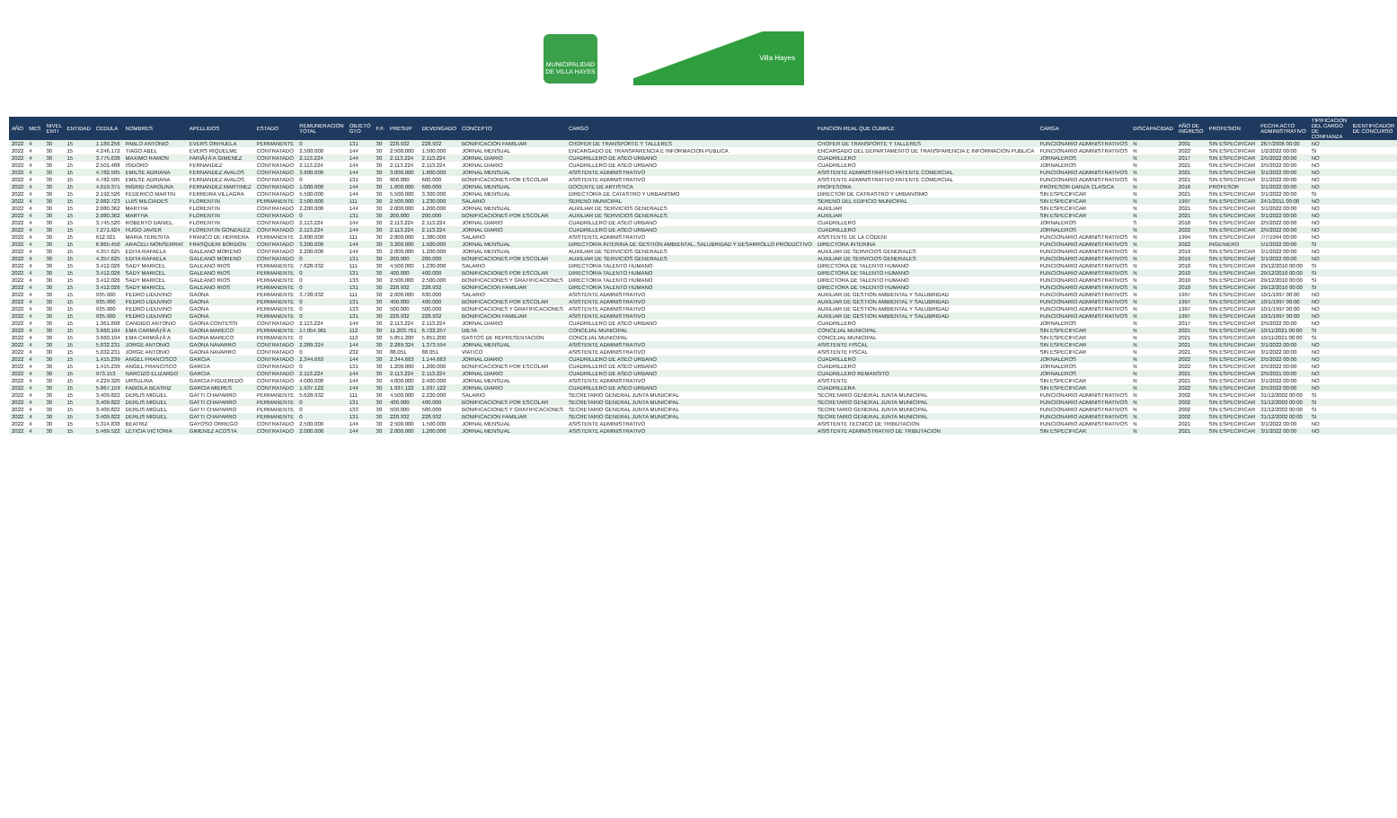MUNICIPALIDAD DE VILLA HAYES
Villa Hayes
| AÑO | MES | NIVEL ENTI | ENTIDAD | CEDULA | NOMBRES | APELLIDOS | ESTADO | REMUNERACION TOTAL | OBJETO GTO | F.F. | PRESUP | DEVENGADO | CONCEPTO | CARGO | FUNCION REAL QUE CUMPLE | CARGA | DISCAPACIDAD | AÑO DE INGRESO | PROFESION | FECHA ACTO ADMINISTRATIVO | TIPIFICACION DEL CARGO DE CONFIANZA | IDENTIFICADOR DE CONCURSO |
| --- | --- | --- | --- | --- | --- | --- | --- | --- | --- | --- | --- | --- | --- | --- | --- | --- | --- | --- | --- | --- | --- | --- |
| 2022 | 4 | 30 | 15 | 1.189.256 | PABLO ANTONIO | EVERS ORIHUELA | PERMANENTE | 0 | 131 | 30 | 228.932 | 228.932 | BONIFICACION FAMILIAR | CHOFER DE TRANSPORTE Y TALLERES | CHOFER DE TRANSPORTE Y TALLERES | FUNCIONARIO ADMINISTRATIVOS | N | 2001 | SIN ESPECIFICAR | 26/7/2006 00:00 | NO | |
| 2022 | 4 | 30 | 15 | 4.246.172 | TIAGO ABEL | EVERS RIQUELME | CONTRATADO | 2.500.000 | 144 | 30 | 2.500.000 | 1.500.000 | JORNAL MENSUAL | ENCARGADO DE TRANSPARENCIA E INFORMACION PUBLICA | ENCARGADO DEL DEPARTAMENTO DE TRANSPARENCIA E INFORMACION PUBLICA | FUNCIONARIO ADMINISTRATIVOS | N | 2022 | SIN ESPECIFICAR | 1/2/2022 00:00 | SI | |
| 2022 | 4 | 30 | 15 | 3.775.638 | MAXIMO RAMON | FARIÃƒÂ‘A GIMENEZ | CONTRATADO | 2.113.224 | 144 | 30 | 2.113.224 | 2.113.224 | JORNAL DIARIO | CUADRILLERO DE ASEO URBANO | CUADRILLERO | JORNALEROS | N | 2017 | SIN ESPECIFICAR | 2/5/2022 00:00 | NO | |
| 2022 | 4 | 30 | 15 | 2.501.488 | ISIDORO | FERNANDEZ | CONTRATADO | 2.113.224 | 144 | 30 | 2.113.224 | 2.113.224 | JORNAL DIARIO | CUADRILLERO DE ASEO URBANO | CUADRILLERO | JORNALEROS | N | 2021 | SIN ESPECIFICAR | 2/5/2022 00:00 | NO | |
| 2022 | 4 | 30 | 15 | 4.782.505 | EMILSE ADRIANA | FERNANDEZ AVALOS | CONTRATADO | 3.600.000 | 144 | 30 | 3.000.000 | 1.800.000 | JORNAL MENSUAL | ASISTENTE ADMINISTRATIVO | ASISTENTE ADMINISTRATIVO PATENTE COMERCIAL | FUNCIONARIO ADMINISTRATIVOS | N | 2021 | SIN ESPECIFICAR | 3/1/2022 00:00 | NO | |
| 2022 | 4 | 30 | 15 | 4.782.505 | EMILSE ADRIANA | FERNANDEZ AVALOS | CONTRATADO | 0 | 131 | 30 | 600.000 | 600.000 | BONIFICACIONES POR ESCOLAR | ASISTENTE ADMINISTRATIVO | ASISTENTE ADMINISTRATIVO PATENTE COMERCIAL | FUNCIONARIO ADMINISTRATIVOS | N | 2021 | SIN ESPECIFICAR | 3/1/2022 00:00 | NO | |
| 2022 | 4 | 30 | 15 | 4.019.371 | INGRID CAROLINA | FERNANDEZ MARTINEZ | CONTRATADO | 1.000.000 | 144 | 30 | 1.000.000 | 600.000 | JORNAL MENSUAL | DOCENTE DE ARTISTICA | PROFESORA | PROFESOR DANZA CLASICA | N | 2016 | PROFESOR | 3/1/2022 00:00 | NO | |
| 2022 | 4 | 30 | 15 | 2.192.526 | FEDERICO MARTIN | FERREIRA VILLAGRA | CONTRATADO | 5.500.000 | 144 | 30 | 5.500.000 | 3.300.000 | JORNAL MENSUAL | DIRECTOR/A DE CATASTRO Y URBANISMO | DIRECTOR DE CATRASTRO Y URBANISMO | SIN ESPECIFICAR | N | 2021 | SIN ESPECIFICAR | 3/1/2022 00:00 | SI | |
| 2022 | 4 | 30 | 15 | 2.082.723 | LUIS MILCIADES | FLORENTIN | PERMANENTE | 2.500.000 | 111 | 30 | 2.500.000 | 1.230.000 | SALARIO | SERENO MUNICIPAL | SERENO DEL EDIFICIO MUNICIPAL | SIN ESPECIFICAR | N | 1997 | SIN ESPECIFICAR | 24/1/2011 00:00 | NO | |
| 2022 | 4 | 30 | 15 | 2.080.362 | MARTHA | FLORENTIN | CONTRATADO | 2.200.000 | 144 | 30 | 2.000.000 | 1.200.000 | JORNAL MENSUAL | AUXILIAR DE SERVICIOS GENERALES | AUXILIAR | SIN ESPECIFICAR | N | 2021 | SIN ESPECIFICAR | 3/1/2022 00:00 | NO | |
| 2022 | 4 | 30 | 15 | 2.080.362 | MARTHA | FLORENTIN | CONTRATADO | 0 | 131 | 30 | 200.000 | 200.000 | BONIFICACIONES POR ESCOLAR | AUXILIAR DE SERVICIOS GENERALES | AUXILIAR | SIN ESPECIFICAR | N | 2021 | SIN ESPECIFICAR | 3/1/2022 00:00 | NO | |
| 2022 | 4 | 30 | 15 | 3.745.520 | ROBERTO DANIEL | FLORENTIN | CONTRATADO | 2.113.224 | 144 | 30 | 2.113.224 | 2.113.224 | JORNAL DIARIO | CUADRILLERO DE ASEO URBANO | CUADRILLERO | JORNALEROS | S | 2018 | SIN ESPECIFICAR | 2/5/2022 00:00 | NO | |
| 2022 | 4 | 30 | 15 | 7.271.924 | HUGO JAVIER | FLORENTIN GONZALEZ | CONTRATADO | 2.113.224 | 144 | 30 | 2.113.224 | 2.113.224 | JORNAL DIARIO | CUADRILLERO DE ASEO URBANO | CUADRILLERO | JORNALEROS | N | 2022 | SIN ESPECIFICAR | 2/5/2022 00:00 | NO | |
| 2022 | 4 | 30 | 15 | 612.921 | MARIA TERESITA | FRANCO DE HERRERA | PERMANENTE | 2.800.000 | 111 | 30 | 2.800.000 | 1.380.000 | SALARIO | ASISTENTE ADMINISTRATIVO | ASISTENTE DE LA CODENI | FUNCIONARIO ADMINISTRATIVOS | N | 1994 | SIN ESPECIFICAR | 7/7/1994 00:00 | NO | |
| 2022 | 4 | 30 | 15 | 6.865.450 | ARACELI MONSERRAT | FRASQUERI BORDON | CONTRATADO | 3.200.000 | 144 | 30 | 3.200.000 | 1.920.000 | JORNAL MENSUAL | DIRECTOR/A INTERINA DE GESTION AMBIENTAL, SALUBRIDAD Y DESARROLLO PRODUCTIVO | DIRECTORA INTERINA | FUNCIONARIO ADMINISTRATIVOS | N | 2022 | INGENIERO | 5/1/2022 00:00 | SI | |
| 2022 | 4 | 30 | 15 | 4.357.625 | EDITA RAFAELA | GALEANO MORENO | CONTRATADO | 2.200.000 | 144 | 30 | 2.000.000 | 1.200.000 | JORNAL MENSUAL | AUXILIAR DE SERVICIOS GENERALES | AUXILIAR DE SERVICIOS GENERALES | FUNCIONARIO ADMINISTRATIVOS | N | 2019 | SIN ESPECIFICAR | 3/1/2022 00:00 | NO | |
| 2022 | 4 | 30 | 15 | 4.357.625 | EDITA RAFAELA | GALEANO MORENO | CONTRATADO | 0 | 131 | 30 | 200.000 | 200.000 | BONIFICACIONES POR ESCOLAR | AUXILIAR DE SERVICIOS GENERALES | AUXILIAR DE SERVICIOS GENERALES | FUNCIONARIO ADMINISTRATIVOS | N | 2019 | SIN ESPECIFICAR | 3/1/2022 00:00 | NO | |
| 2022 | 4 | 30 | 15 | 3.412.026 | SADY MARICEL | GALEANO RIOS | PERMANENTE | 7.628.932 | 111 | 30 | 4.500.000 | 1.230.000 | SALARIO | DIRECTOR/A TALENTO HUMANO | DIRECTORA DE TALENTO HUMANO | FUNCIONARIO ADMINISTRATIVOS | N | 2010 | SIN ESPECIFICAR | 29/12/2010 00:00 | SI | |
| 2022 | 4 | 30 | 15 | 3.412.026 | SADY MARICEL | GALEANO RIOS | PERMANENTE | 0 | 131 | 30 | 400.000 | 400.000 | BONIFICACIONES POR ESCOLAR | DIRECTOR/A TALENTO HUMANO | DIRECTORA DE TALENTO HUMANO | FUNCIONARIO ADMINISTRATIVOS | N | 2010 | SIN ESPECIFICAR | 29/12/2010 00:00 | SI | |
| 2022 | 4 | 30 | 15 | 3.412.026 | SADY MARICEL | GALEANO RIOS | PERMANENTE | 0 | 133 | 30 | 2.500.000 | 2.500.000 | BONIFICACIONES Y GRATIFICACIONES | DIRECTOR/A TALENTO HUMANO | DIRECTORA DE TALENTO HUMANO | FUNCIONARIO ADMINISTRATIVOS | N | 2010 | SIN ESPECIFICAR | 29/12/2010 00:00 | SI | |
| 2022 | 4 | 30 | 15 | 3.412.026 | SADY MARICEL | GALEANO RIOS | PERMANENTE | 0 | 131 | 30 | 228.932 | 228.932 | BONIFICACION FAMILIAR | DIRECTOR/A TALENTO HUMANO | DIRECTORA DE TALENTO HUMANO | FUNCIONARIO ADMINISTRATIVOS | N | 2010 | SIN ESPECIFICAR | 29/12/2010 00:00 | SI | |
| 2022 | 4 | 30 | 15 | 935.900 | PEDRO LIDUVINO | GAONA | PERMANENTE | 3.728.932 | 111 | 30 | 2.600.000 | 630.000 | SALARIO | ASISTENTE ADMINISTRATIVO | AUXILIAR DE GESTION AMBIENTAL Y SALUBRIDAD | FUNCIONARIO ADMINISTRATIVOS | N | 1997 | SIN ESPECIFICAR | 10/1/1997 00:00 | NO | |
| 2022 | 4 | 30 | 15 | 935.900 | PEDRO LIDUVINO | GAONA | PERMANENTE | 0 | 131 | 30 | 400.000 | 400.000 | BONIFICACIONES POR ESCOLAR | ASISTENTE ADMINISTRATIVO | AUXILIAR DE GESTION AMBIENTAL Y SALUBRIDAD | FUNCIONARIO ADMINISTRATIVOS | N | 1997 | SIN ESPECIFICAR | 10/1/1997 00:00 | NO | |
| 2022 | 4 | 30 | 15 | 935.900 | PEDRO LIDUVINO | GAONA | PERMANENTE | 0 | 133 | 30 | 500.000 | 500.000 | BONIFICACIONES Y GRATIFICACIONES | ASISTENTE ADMINISTRATIVO | AUXILIAR DE GESTION AMBIENTAL Y SALUBRIDAD | FUNCIONARIO ADMINISTRATIVOS | N | 1997 | SIN ESPECIFICAR | 10/1/1997 00:00 | NO | |
| 2022 | 4 | 30 | 15 | 935.900 | PEDRO LIDUVINO | GAONA | PERMANENTE | 0 | 131 | 30 | 228.932 | 228.932 | BONIFICACION FAMILIAR | ASISTENTE ADMINISTRATIVO | AUXILIAR DE GESTION AMBIENTAL Y SALUBRIDAD | FUNCIONARIO ADMINISTRATIVOS | N | 1997 | SIN ESPECIFICAR | 10/1/1997 00:00 | NO | |
| 2022 | 4 | 30 | 15 | 1.361.898 | CANDIDO ANTONIO | GAONA CONTESSI | CONTRATADO | 2.113.224 | 144 | 30 | 2.113.224 | 2.113.224 | JORNAL DIARIO | CUADRILLERO DE ASEO URBANO | CUADRILLERO | JORNALEROS | N | 2017 | SIN ESPECIFICAR | 2/5/2022 00:00 | NO | |
| 2022 | 4 | 30 | 15 | 3.660.194 | EMA CARMIÃƒÂ‘A | GAONA MARECO | PERMANENTE | 17.054.961 | 112 | 30 | 11.203.761 | 6.722.257 | DIETA | CONCEJAL MUNICIPAL | CONCEJAL MUNICIPAL | SIN ESPECIFICAR | N | 2021 | SIN ESPECIFICAR | 10/11/2021 00:00 | SI | |
| 2022 | 4 | 30 | 15 | 3.660.194 | EMA CARMIÃƒÂ‘A | GAONA MARECO | PERMANENTE | 0 | 113 | 30 | 5.851.200 | 5.851.200 | GASTOS DE REPRESENTACION | CONCEJAL MUNICIPAL | CONCEJAL MUNICIPAL | SIN ESPECIFICAR | N | 2021 | SIN ESPECIFICAR | 10/11/2021 00:00 | SI | |
| 2022 | 4 | 30 | 15 | 5.032.231 | JORGE ANTONIO | GAONA NAVARRO | CONTRATADO | 2.289.324 | 144 | 30 | 2.289.324 | 1.373.594 | JORNAL MENSUAL | ASISTENTE ADMINISTRATIVO | ASISTENTE FISCAL | SIN ESPECIFICAR | N | 2021 | SIN ESPECIFICAR | 3/1/2022 00:00 | NO | |
| 2022 | 4 | 30 | 15 | 5.032.231 | JORGE ANTONIO | GAONA NAVARRO | CONTRATADO | 0 | 232 | 30 | 88.051 | 88.051 | VIATICO | ASISTENTE ADMINISTRATIVO | ASISTENTE FISCAL | SIN ESPECIFICAR | N | 2021 | SIN ESPECIFICAR | 3/1/2022 00:00 | NO | |
| 2022 | 4 | 30 | 15 | 1.415.239 | ANGEL FRANCISCO | GARCIA | CONTRATADO | 2.344.663 | 144 | 30 | 2.344.663 | 1.144.663 | JORNAL DIARIO | CUADRILLERO DE ASEO URBANO | CUADRILLERO | JORNALEROS | N | 2022 | SIN ESPECIFICAR | 2/5/2022 00:00 | NO | |
| 2022 | 4 | 30 | 15 | 1.415.239 | ANGEL FRANCISCO | GARCIA | CONTRATADO | 0 | 131 | 30 | 1.200.000 | 1.200.000 | BONIFICACIONES POR ESCOLAR | CUADRILLERO DE ASEO URBANO | CUADRILLERO | JORNALEROS | N | 2022 | SIN ESPECIFICAR | 2/5/2022 00:00 | NO | |
| 2022 | 4 | 30 | 15 | 973.153 | NARCIZO ELIZARDO | GARCIA | CONTRATADO | 2.113.224 | 144 | 30 | 2.113.224 | 2.113.224 | JORNAL DIARIO | CUADRILLERO DE ASEO URBANO | CUADRILLERO REMANSITO | JORNALEROS | N | 2021 | SIN ESPECIFICAR | 2/5/2021 00:00 | NO | |
| 2022 | 4 | 30 | 15 | 4.229.320 | URSULINA | GARCIA FIGUEREDO | CONTRATADO | 4.000.000 | 144 | 30 | 4.000.000 | 2.400.000 | JORNAL MENSUAL | ASISTENTE ADMINISTRATIVO | ASISTENTE | SIN ESPECIFICAR | N | 2021 | SIN ESPECIFICAR | 3/1/2022 00:00 | NO | |
| 2022 | 4 | 30 | 15 | 5.867.159 | FABIOLA BEATRIZ | GARCIA MIERES | CONTRATADO | 1.937.122 | 144 | 30 | 1.937.122 | 1.937.122 | JORNAL DIARIO | CUADRILLERO DE ASEO URBANO | CUADRILLERA | SIN ESPECIFICAR | N | 2022 | SIN ESPECIFICAR | 2/5/2022 00:00 | NO | |
| 2022 | 4 | 30 | 15 | 3.409.822 | DERLIS MIGUEL | GATTI CHAPARRO | PERMANENTE | 5.628.932 | 111 | 30 | 4.500.000 | 2.220.000 | SALARIO | SECRETARIO GENERAL JUNTA MUNICIPAL | SECRETARIO GENERAL JUNTA MUNICIPAL | FUNCIONARIO ADMINISTRATIVOS | N | 2002 | SIN ESPECIFICAR | 31/12/2002 00:00 | SI | |
| 2022 | 4 | 30 | 15 | 3.409.822 | DERLIS MIGUEL | GATTI CHAPARRO | PERMANENTE | 0 | 131 | 30 | 400.000 | 400.000 | BONIFICACIONES POR ESCOLAR | SECRETARIO GENERAL JUNTA MUNICIPAL | SECRETARIO GENERAL JUNTA MUNICIPAL | FUNCIONARIO ADMINISTRATIVOS | N | 2002 | SIN ESPECIFICAR | 31/12/2002 00:00 | SI | |
| 2022 | 4 | 30 | 15 | 3.409.822 | DERLIS MIGUEL | GATTI CHAPARRO | PERMANENTE | 0 | 133 | 30 | 500.000 | 500.000 | BONIFICACIONES Y GRATIFICACIONES | SECRETARIO GENERAL JUNTA MUNICIPAL | SECRETARIO GENERAL JUNTA MUNICIPAL | FUNCIONARIO ADMINISTRATIVOS | N | 2002 | SIN ESPECIFICAR | 31/12/2002 00:00 | SI | |
| 2022 | 4 | 30 | 15 | 3.409.822 | DERLIS MIGUEL | GATTI CHAPARRO | PERMANENTE | 0 | 131 | 30 | 228.932 | 228.932 | BONIFICACION FAMILIAR | SECRETARIO GENERAL JUNTA MUNICIPAL | SECRETARIO GENERAL JUNTA MUNICIPAL | FUNCIONARIO ADMINISTRATIVOS | N | 2002 | SIN ESPECIFICAR | 31/12/2002 00:00 | SI | |
| 2022 | 4 | 30 | 15 | 5.314.838 | BEATRIZ | GAYOSO ORREGO | CONTRATADO | 2.500.000 | 144 | 30 | 2.500.000 | 1.500.000 | JORNAL MENSUAL | ASISTENTE ADMINISTRATIVO | ASISTENTE TECNICO DE TRIBUTACION | FUNCIONARIO ADMINISTRATIVOS | N | 2021 | SIN ESPECIFICAR | 3/1/2022 00:00 | NO | |
| 2022 | 4 | 30 | 15 | 5.469.522 | LETICIA VICTORIA | GIMENEZ ACOSTA | CONTRATADO | 2.000.000 | 144 | 30 | 2.000.000 | 1.200.000 | JORNAL MENSUAL | ASISTENTE ADMINISTRATIVO | ASISTENTE ADMINISTRATIVO DE TRIBUTACION | SIN ESPECIFICAR | N | 2021 | SIN ESPECIFICAR | 3/1/2022 00:00 | NO | |